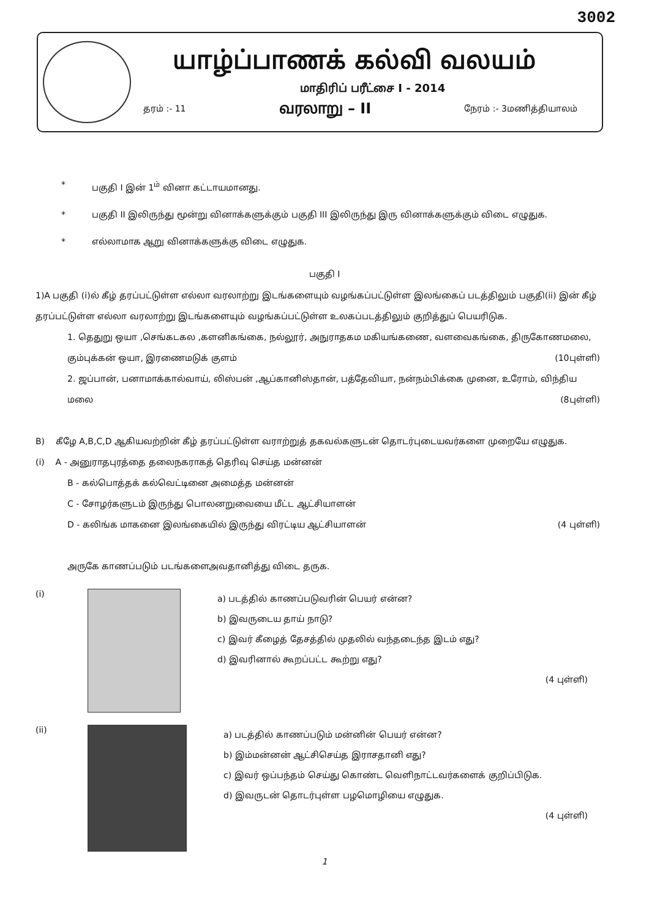3002
யாழ்ப்பாணக் கல்வி வலயம்
மாதிரிப் பரீட்சை I - 2014
தரம் :- 11 வரலாறு – II நேரம் :- 3மணித்தியாலம்
* பகுதி I இன் 1<sup>ம்</sup> வினா கட்டாயமானது.
* பகுதி II இலிருந்து மூன்று வினாக்களுக்கும் பகுதி III இலிருந்து இரு வினாக்களுக்கும் விடை எழுதுக.
* எல்லாமாக ஆறு வினாக்களுக்கு விடை எழுதுக.
பகுதி I
1)A பகுதி (i)ல் கீழ் தரப்பட்டுள்ள எல்லா வரலாற்று இடங்களையும் வழங்கப்பட்டுள்ள இலங்கைப் படத்திலும் பகுதி(ii) இன் கீழ் தரப்பட்டுள்ள எல்லா வரலாற்று இடங்களையும் வழங்கப்பட்டுள்ள உலகப்படத்திலும் குறித்துப் பெயரிடுக.
1. தெதுறு ஒயா ,செங்கடகல ,களனிகங்கை, நல்லூர், அநுராதகம மகியங்கணை, வளவைகங்கை, திருகோணமலை, கும்புக்கன் ஒயா, இரணைமடுக் குளம் (10புள்ளி)
2. ஜப்பான், பனாமாக்கால்வாய், லிஸ்பன் ,ஆப்கானிஸ்தான், பத்தேவியா, நன்நம்பிக்கை முனை, உரோம், விந்திய மலை (8புள்ளி)
B) கீழே A,B,C,D ஆகியவற்றின் கீழ் தரப்பட்டுள்ள வராற்றுத் தகவல்களுடன் தொடர்புடையவர்களை முறையே எழுதுக.
(i) A - அனுராதபுரத்தை தலைநகராகத் தெரிவு செய்த மன்னன்
B - கல்பொத்தக் கல்வெட்டினை அமைத்த மன்னன்
C - சோழர்களுடம் இருந்து பொலனறுவையை மீட்ட ஆட்சியாளன்
D - கலிங்க மாகனை இலங்கையில் இருந்து விரட்டிய ஆட்சியாளன் (4 புள்ளி)
அருகே காணப்படும் படங்களைஅவதானித்து விடை தருக.
(i)
a) படத்தில் காணப்படுவரின் பெயர் என்ன?
b) இவருடைய தாய் நாடு?
c) இவர் கீழைத் தேசத்தில் முதலில் வந்தடைந்த இடம் எது?
d) இவரினால் கூறப்பட்ட கூற்று எது?
(4 புள்ளி)
(ii)
a) படத்தில் காணப்படும் மன்னின் பெயர் என்ன?
b) இம்மன்னன் ஆட்சிசெய்த இராசதானி எது?
c) இவர் ஒப்பந்தம் செய்து கொண்ட வெளிநாட்டவர்களைக் குறிப்பிடுக.
d) இவருடன் தொடர்புள்ள பழமொழியை எழுதுக.
(4 புள்ளி)
1